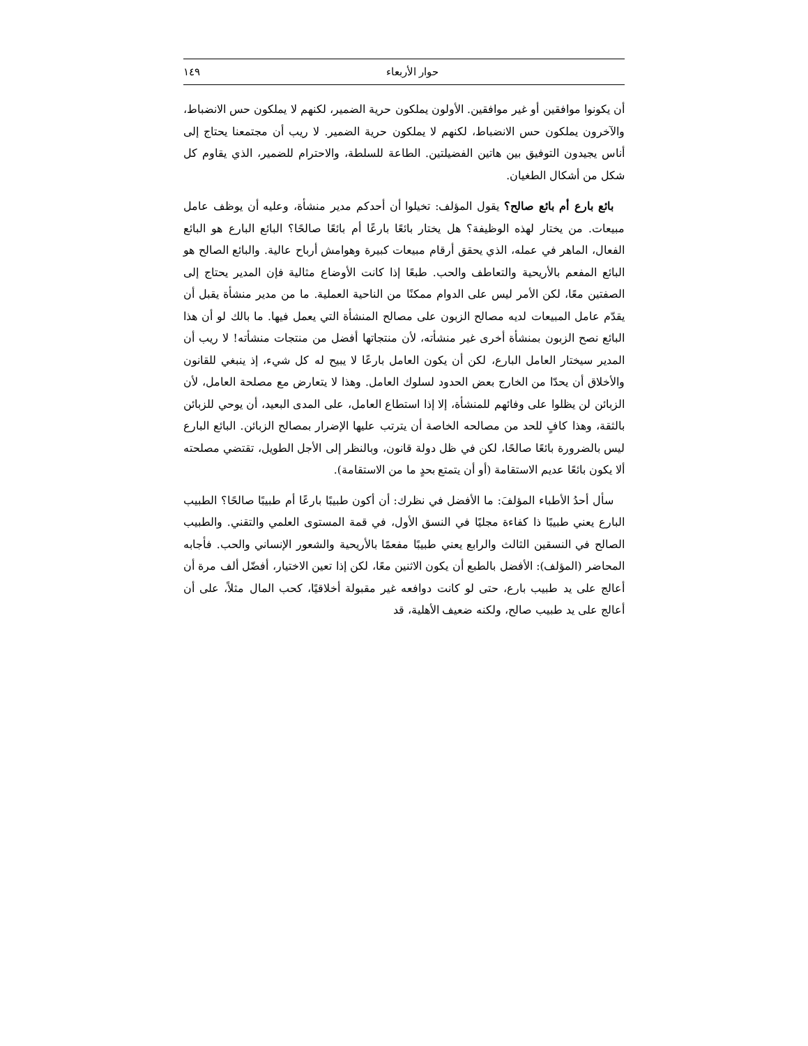حوار الأربعاء ١٤٩
أن يكونوا موافقين أو غير موافقين. الأولون يملكون حرية الضمير، لكنهم لا يملكون حس الانضباط، والآخرون يملكون حس الانضباط، لكنهم لا يملكون حرية الضمير. لا ريب أن مجتمعنا يحتاج إلى أناس يجيدون التوفيق بين هاتين الفضيلتين. الطاعة للسلطة، والاحترام للضمير، الذي يقاوم كل شكل من أشكال الطغيان.
بائع بارع أم بائع صالح؟ يقول المؤلف: تخيلوا أن أحدكم مدير منشأة، وعليه أن يوظف عامل مبيعات. من يختار لهذه الوظيفة؟ هل يختار بائعًا بارعًا أم بائعًا صالحًا؟ البائع البارع هو البائع الفعال، الماهر في عمله، الذي يحقق أرقام مبيعات كبيرة وهوامش أرباح عالية. والبائع الصالح هو البائع المفعم بالأريحية والتعاطف والحب. طبعًا إذا كانت الأوضاع مثالية فإن المدير يحتاج إلى الصفتين معًا، لكن الأمر ليس على الدوام ممكنًا من الناحية العملية. ما من مدير منشأة يقبل أن يقدّم عامل المبيعات لديه مصالح الزبون على مصالح المنشأة التي يعمل فيها. ما بالك لو أن هذا البائع نصح الزبون بمنشأة أخرى غير منشأته، لأن منتجاتها أفضل من منتجات منشأته! لا ريب أن المدير سيختار العامل البارع، لكن أن يكون العامل بارعًا لا يبيح له كل شيء، إذ ينبغي للقانون والأخلاق أن يحدّا من الخارج بعض الحدود لسلوك العامل. وهذا لا يتعارض مع مصلحة العامل، لأن الزبائن لن يظلوا على وفائهم للمنشأة، إلا إذا استطاع العامل، على المدى البعيد، أن يوحي للزبائن بالثقة، وهذا كافٍ للحد من مصالحه الخاصة أن يترتب عليها الإضرار بمصالح الزبائن. البائع البارع ليس بالضرورة بائعًا صالحًا، لكن في ظل دولة قانون، وبالنظر إلى الأجل الطويل، تقتضي مصلحته ألا يكون بائعًا عديم الاستقامة (أو أن يتمتع بحدٍ ما من الاستقامة).
سأل أحدُ الأطباء المؤلفَ: ما الأفضل في نظرك: أن أكون طبيبًا بارعًا أم طبيبًا صالحًا؟ الطبيب البارع يعني طبيبًا ذا كفاءة مجليًا في النسق الأول، في قمة المستوى العلمي والتقني. والطبيب الصالح في النسقين الثالث والرابع يعني طبيبًا مفعمًا بالأريحية والشعور الإنساني والحب. فأجابه المحاضر (المؤلف): الأفضل بالطبع أن يكون الاثنين معًا، لكن إذا تعين الاختيار، أفضّل ألف مرة أن أعالج على يد طبيب بارع، حتى لو كانت دوافعه غير مقبولة أخلاقيًا، كحب المال مثلاً، على أن أعالج على يد طبيب صالح، ولكنه ضعيف الأهلية، قد